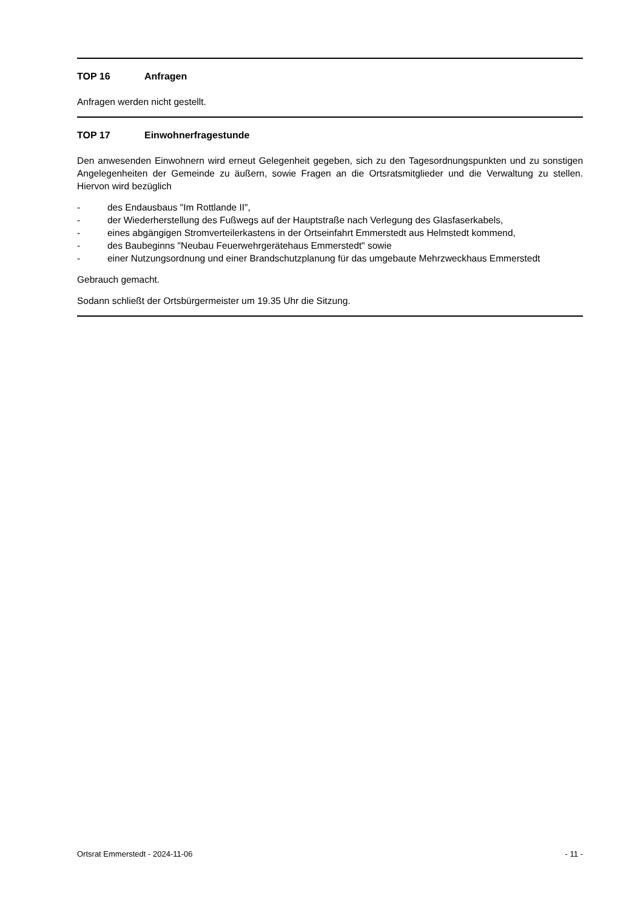TOP 16 Anfragen
Anfragen werden nicht gestellt.
TOP 17 Einwohnerfragestunde
Den anwesenden Einwohnern wird erneut Gelegenheit gegeben, sich zu den Tagesordnungspunkten und zu sonstigen Angelegenheiten der Gemeinde zu äußern, sowie Fragen an die Ortsratsmitglieder und die Verwaltung zu stellen. Hiervon wird bezüglich
- des Endausbaus "Im Rottlande II",
- der Wiederherstellung des Fußwegs auf der Hauptstraße nach Verlegung des Glasfaserkabels,
- eines abgängigen Stromverteilerkastens in der Ortseinfahrt Emmerstedt aus Helmstedt kommend,
- des Baubeginns "Neubau Feuerwehrgerätehaus Emmerstedt" sowie
- einer Nutzungsordnung und einer Brandschutzplanung für das umgebaute Mehrzweckhaus Emmerstedt
Gebrauch gemacht.
Sodann schließt der Ortsbürgermeister um 19.35 Uhr die Sitzung.
Ortsrat Emmerstedt - 2024-11-06 - 11 -